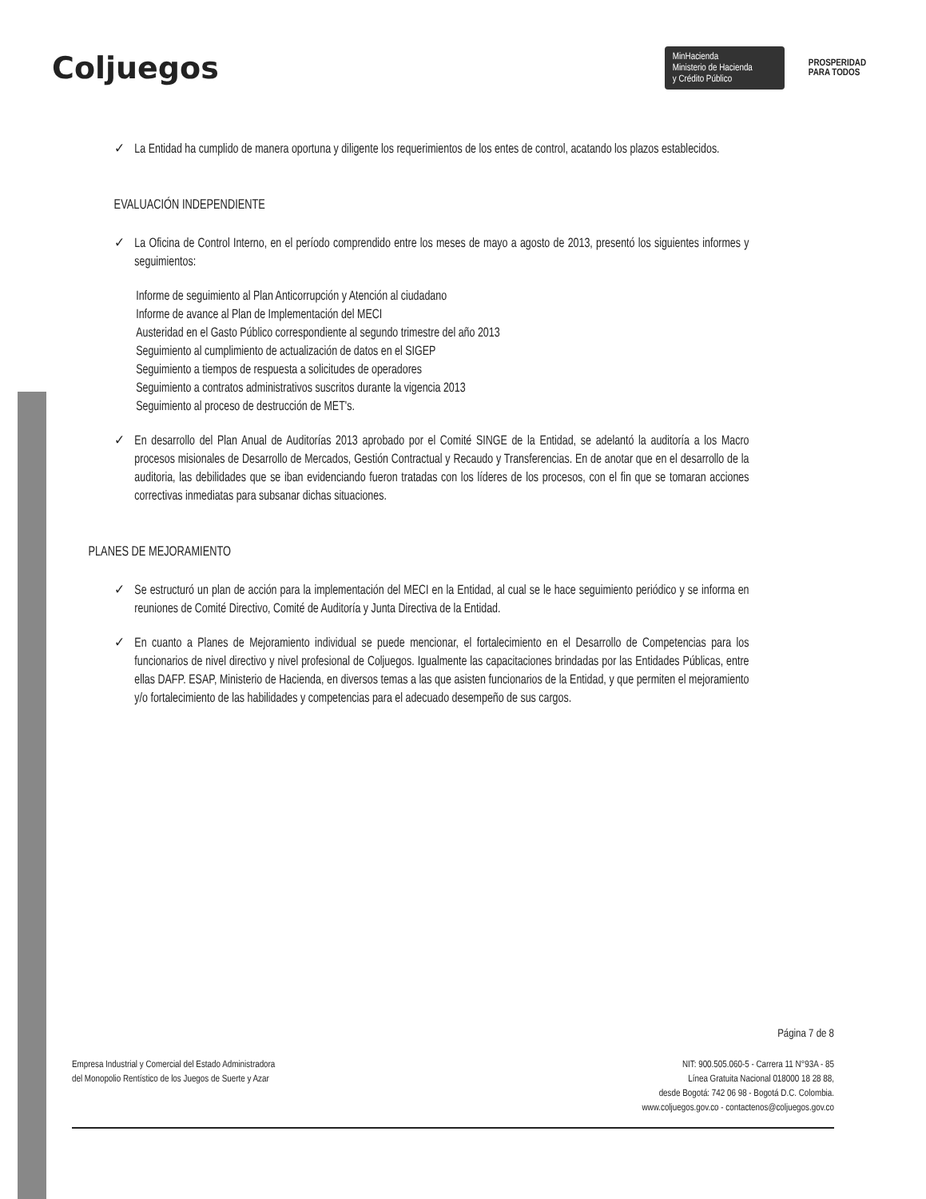Coljuegos
MinHacienda
Ministerio de Hacienda
y Crédito Público
PROSPERIDAD
PARA TODOS
✓ La Entidad ha cumplido de manera oportuna y diligente los requerimientos de los entes de control, acatando los plazos establecidos.
EVALUACIÓN INDEPENDIENTE
✓ La Oficina de Control Interno, en el período comprendido entre los meses de mayo a agosto de 2013, presentó los siguientes informes y seguimientos:
Informe de seguimiento al Plan Anticorrupción y Atención al ciudadano
Informe de avance al Plan de Implementación del MECI
Austeridad en el Gasto Público correspondiente al segundo trimestre del año 2013
Seguimiento al cumplimiento de actualización de datos en el SIGEP
Seguimiento a tiempos de respuesta a solicitudes de operadores
Seguimiento a contratos administrativos suscritos durante la vigencia 2013
Seguimiento al proceso de destrucción de MET's.
✓ En desarrollo del Plan Anual de Auditorías 2013 aprobado por el Comité SINGE de la Entidad, se adelantó la auditoría a los Macro procesos misionales de Desarrollo de Mercados, Gestión Contractual y Recaudo y Transferencias. En de anotar que en el desarrollo de la auditoria, las debilidades que se iban evidenciando fueron tratadas con los líderes de los procesos, con el fin que se tomaran acciones correctivas inmediatas para subsanar dichas situaciones.
PLANES DE MEJORAMIENTO
✓ Se estructuró un plan de acción para la implementación del MECI en la Entidad, al cual se le hace seguimiento periódico y se informa en reuniones de Comité Directivo, Comité de Auditoría y Junta Directiva de la Entidad.
✓ En cuanto a Planes de Mejoramiento individual se puede mencionar, el fortalecimiento en el Desarrollo de Competencias para los funcionarios de nivel directivo y nivel profesional de Coljuegos. Igualmente las capacitaciones brindadas por las Entidades Públicas, entre ellas DAFP. ESAP, Ministerio de Hacienda, en diversos temas a las que asisten funcionarios de la Entidad, y que permiten el mejoramiento y/o fortalecimiento de las habilidades y competencias para el adecuado desempeño de sus cargos.
Página 7 de 8
Empresa Industrial y Comercial del Estado Administradora
del Monopolio Rentístico de los Juegos de Suerte y Azar
NIT: 900.505.060-5 - Carrera 11 N°93A - 85
Línea Gratuita Nacional 018000 18 28 88,
desde Bogotá: 742 06 98 - Bogotá D.C. Colombia.
www.coljuegos.gov.co - contactenos@coljuegos.gov.co